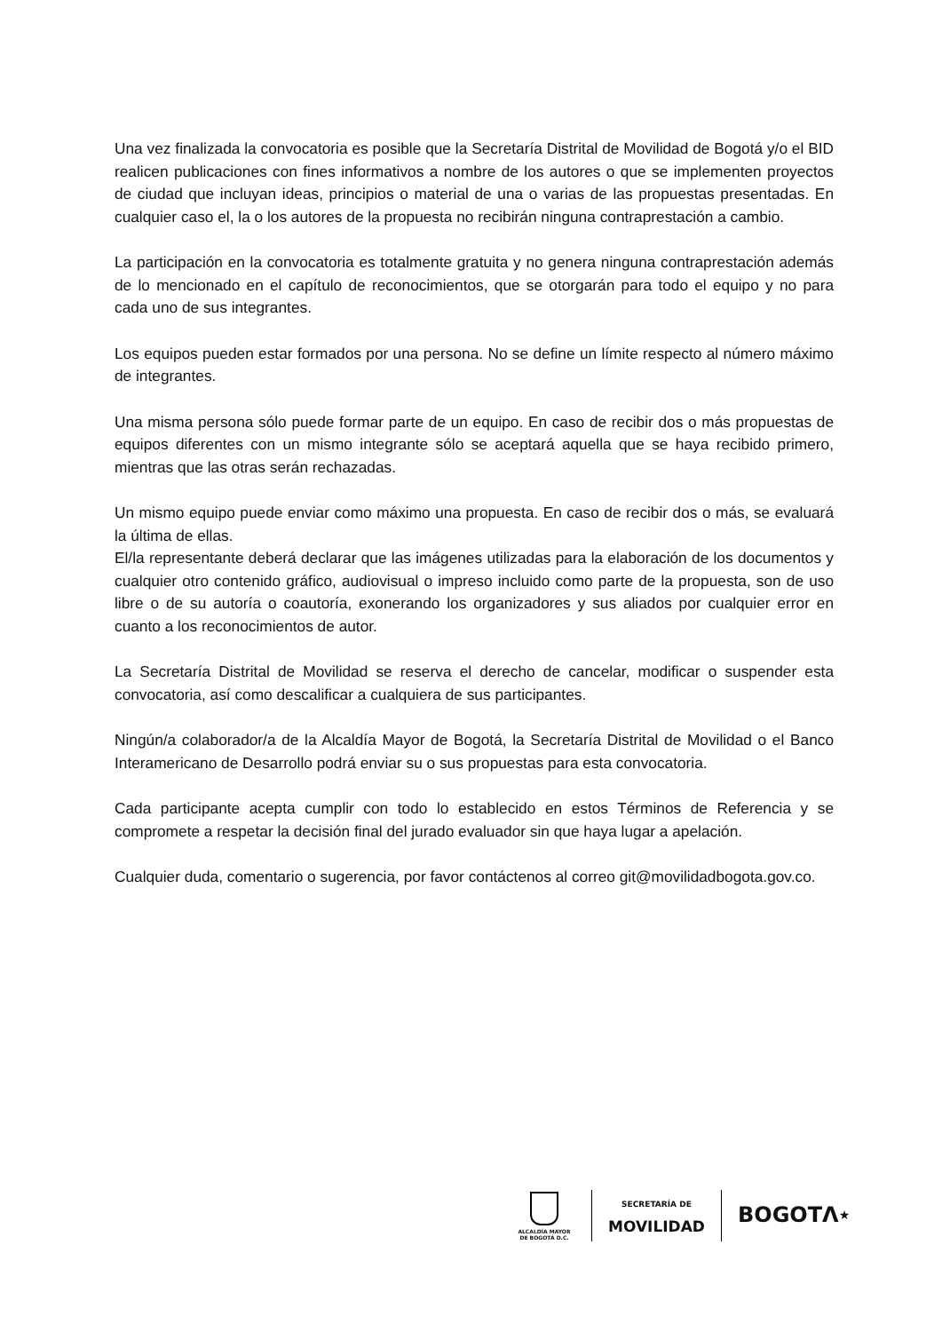Una vez finalizada la convocatoria es posible que la Secretaría Distrital de Movilidad de Bogotá y/o el BID realicen publicaciones con fines informativos a nombre de los autores o que se implementen proyectos de ciudad que incluyan ideas, principios o material de una o varias de las propuestas presentadas. En cualquier caso el, la o los autores de la propuesta no recibirán ninguna contraprestación a cambio.
La participación en la convocatoria es totalmente gratuita y no genera ninguna contraprestación además de lo mencionado en el capítulo de reconocimientos, que se otorgarán para todo el equipo y no para cada uno de sus integrantes.
Los equipos pueden estar formados por una persona. No se define un límite respecto al número máximo de integrantes.
Una misma persona sólo puede formar parte de un equipo. En caso de recibir dos o más propuestas de equipos diferentes con un mismo integrante sólo se aceptará aquella que se haya recibido primero, mientras que las otras serán rechazadas.
Un mismo equipo puede enviar como máximo una propuesta. En caso de recibir dos o más, se evaluará la última de ellas.
El/la representante deberá declarar que las imágenes utilizadas para la elaboración de los documentos y cualquier otro contenido gráfico, audiovisual o impreso incluido como parte de la propuesta, son de uso libre o de su autoría o coautoría, exonerando los organizadores y sus aliados por cualquier error en cuanto a los reconocimientos de autor.
La Secretaría Distrital de Movilidad se reserva el derecho de cancelar, modificar o suspender esta convocatoria, así como descalificar a cualquiera de sus participantes.
Ningún/a colaborador/a de la Alcaldía Mayor de Bogotá, la Secretaría Distrital de Movilidad o el Banco Interamericano de Desarrollo podrá enviar su o sus propuestas para esta convocatoria.
Cada participante acepta cumplir con todo lo establecido en estos Términos de Referencia y se compromete a respetar la decisión final del jurado evaluador sin que haya lugar a apelación.
Cualquier duda, comentario o sugerencia, por favor contáctenos al correo git@movilidadbogota.gov.co.
ALCALDÍA MAYOR
DE BOGOTÁ D.C.
SECRETARÍA DE
MOVILIDAD
BOGOTΛ★